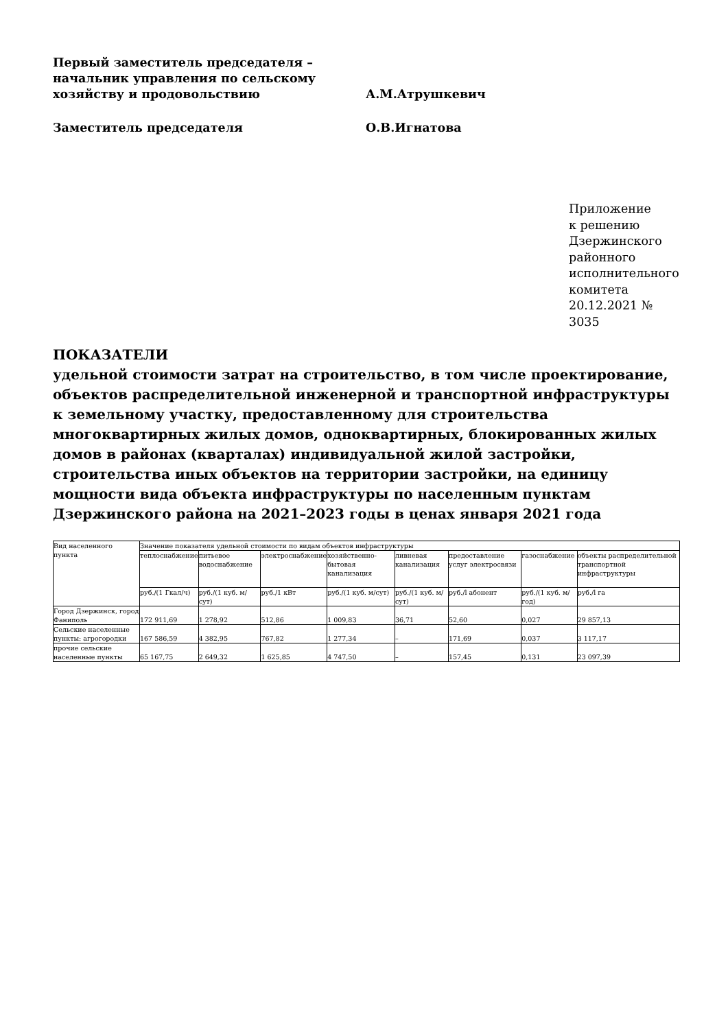Первый заместитель председателя –
начальник управления по сельскому
хозяйству и продовольствию
А.М.Атрушкевич
Заместитель председателя О.В.Игнатова
Приложение
к решению
Дзержинского
районного
исполнительного
комитета
20.12.2021 №
3035
ПОКАЗАТЕЛИ
удельной стоимости затрат на строительство, в том числе проектирование, объектов распределительной инженерной и транспортной инфраструктуры к земельному участку, предоставленному для строительства многоквартирных жилых домов, одноквартирных, блокированных жилых домов в районах (кварталах) индивидуальной жилой застройки, строительства иных объектов на территории застройки, на единицу мощности вида объекта инфраструктуры по населенным пунктам Дзержинского района на 2021–2023 годы в ценах января 2021 года
| Вид населенного пункта | Значение показателя удельной стоимости по видам объектов инфраструктуры | | | | | | | |
| | теплоснабжение | питьевое водоснабжение | электроснабжение | хозяйственно-бытовая канализация | ливневая канализация | предоставление услуг электросвязи | газоснабжение | объекты распределительной транспортной инфраструктуры |
| | руб./(1 Гкал/ч) | руб./(1 куб. м/сут) | руб./1 кВт | руб./(1 куб. м/сут) | руб./(1 куб. м/сут) | руб./l абонент | руб./(1 куб. м/год) | руб./l га |
| Город Дзержинск, город Фаниполь | 172 911,69 | 1 278,92 | 512,86 | 1 009,83 | 36,71 | 52,60 | 0,027 | 29 857,13 |
| Сельские населенные пункты: агрогородки | 167 586,59 | 4 382,95 | 767,82 | 1 277,34 | – | 171,69 | 0,037 | 3 117,17 |
| прочие сельские населенные пункты | 65 167,75 | 2 649,32 | 1 625,85 | 4 747,50 | – | 157,45 | 0,131 | 23 097,39 |